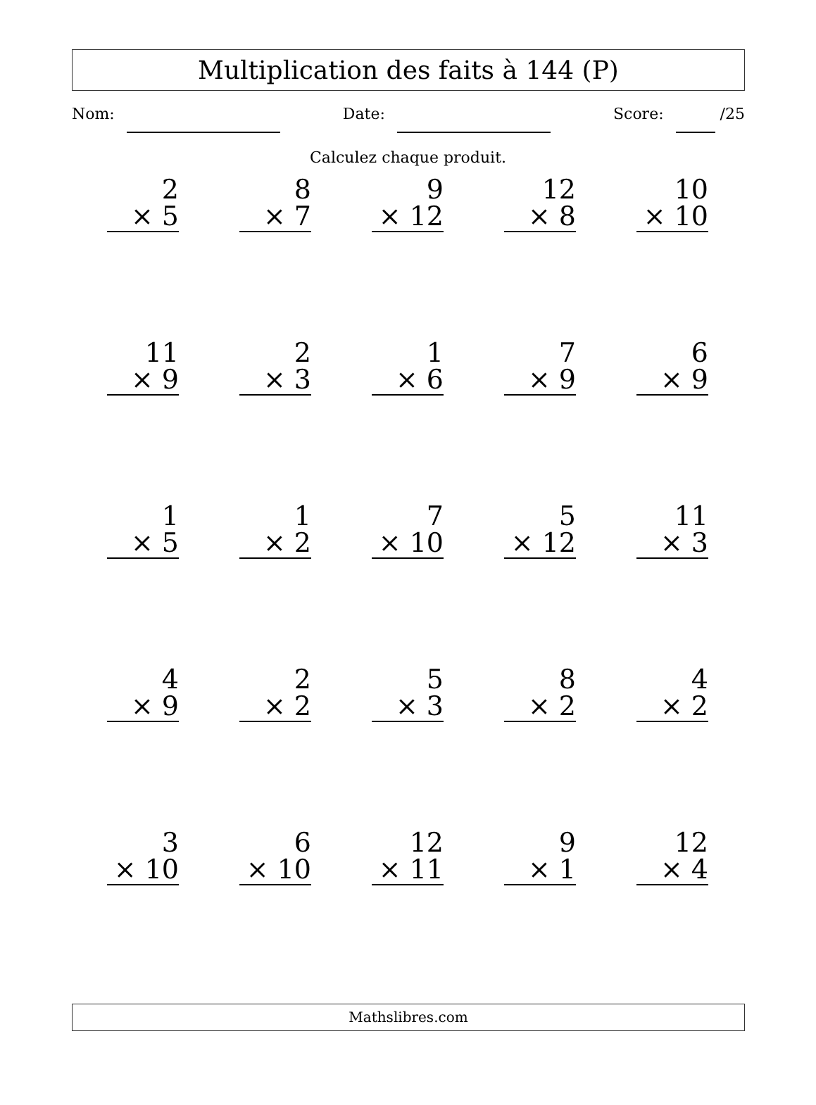Multiplication des faits à 144 (P)
Nom: Date: Score: /25
Calculez chaque produit.
2
× 5
8
× 7
9
× 12
12
× 8
10
× 10
11
× 9
2
× 3
1
× 6
7
× 9
6
× 9
1
× 5
1
× 2
7
× 10
5
× 12
11
× 3
4
× 9
2
× 2
5
× 3
8
× 2
4
× 2
3
× 10
6
× 10
12
× 11
9
× 1
12
× 4
Mathslibres.com